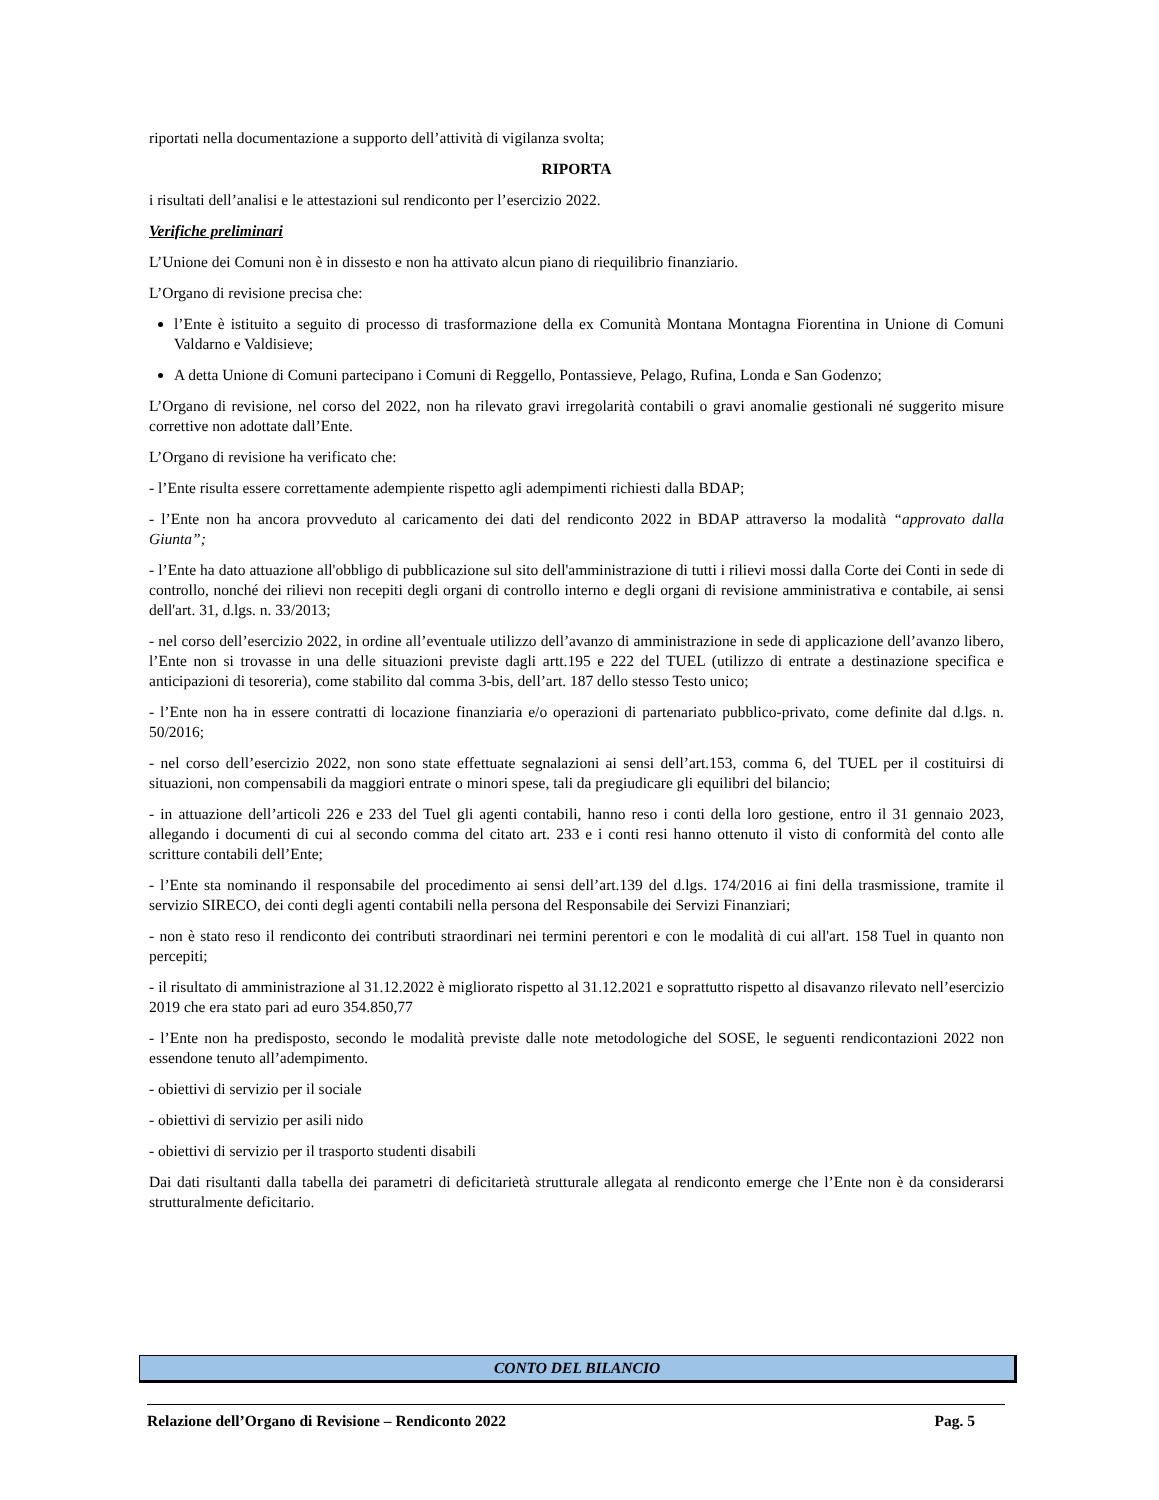riportati nella documentazione a supporto dell’attività di vigilanza svolta;
RIPORTA
i risultati dell’analisi e le attestazioni sul rendiconto per l’esercizio 2022.
Verifiche preliminari
L’Unione dei Comuni non è in dissesto e non ha attivato alcun piano di riequilibrio finanziario.
L’Organo di revisione precisa che:
l’Ente è istituito a seguito di processo di trasformazione della ex Comunità Montana Montagna Fiorentina in Unione di Comuni Valdarno e Valdisieve;
A detta Unione di Comuni partecipano i Comuni di Reggello, Pontassieve, Pelago, Rufina, Londa e San Godenzo;
L’Organo di revisione, nel corso del 2022, non ha rilevato gravi irregolarità contabili o gravi anomalie gestionali né suggerito misure correttive non adottate dall’Ente.
L’Organo di revisione ha verificato che:
- l’Ente risulta essere correttamente adempiente rispetto agli adempimenti richiesti dalla BDAP;
- l’Ente non ha ancora provveduto al caricamento dei dati del rendiconto 2022 in BDAP attraverso la modalità “approvato dalla Giunta”;
- l’Ente ha dato attuazione all'obbligo di pubblicazione sul sito dell'amministrazione di tutti i rilievi mossi dalla Corte dei Conti in sede di controllo, nonché dei rilievi non recepiti degli organi di controllo interno e degli organi di revisione amministrativa e contabile, ai sensi dell'art. 31, d.lgs. n. 33/2013;
- nel corso dell’esercizio 2022, in ordine all’eventuale utilizzo dell’avanzo di amministrazione in sede di applicazione dell’avanzo libero, l’Ente non si trovasse in una delle situazioni previste dagli artt.195 e 222 del TUEL (utilizzo di entrate a destinazione specifica e anticipazioni di tesoreria), come stabilito dal comma 3-bis, dell’art. 187 dello stesso Testo unico;
- l’Ente non ha in essere contratti di locazione finanziaria e/o operazioni di partenariato pubblico-privato, come definite dal d.lgs. n. 50/2016;
- nel corso dell’esercizio 2022, non sono state effettuate segnalazioni ai sensi dell’art.153, comma 6, del TUEL per il costituirsi di situazioni, non compensabili da maggiori entrate o minori spese, tali da pregiudicare gli equilibri del bilancio;
- in attuazione dell’articoli 226 e 233 del Tuel gli agenti contabili, hanno reso i conti della loro gestione, entro il 31 gennaio 2023, allegando i documenti di cui al secondo comma del citato art. 233 e i conti resi hanno ottenuto il visto di conformità del conto alle scritture contabili dell’Ente;
- l’Ente sta nominando il responsabile del procedimento ai sensi dell’art.139 del d.lgs. 174/2016 ai fini della trasmissione, tramite il servizio SIRECO, dei conti degli agenti contabili nella persona del Responsabile dei Servizi Finanziari;
- non è stato reso il rendiconto dei contributi straordinari nei termini perentori e con le modalità di cui all'art. 158 Tuel in quanto non percepiti;
- il risultato di amministrazione al 31.12.2022 è migliorato rispetto al 31.12.2021 e soprattutto rispetto al disavanzo rilevato nell’esercizio 2019 che era stato pari ad euro 354.850,77
- l’Ente non ha predisposto, secondo le modalità previste dalle note metodologiche del SOSE, le seguenti rendicontazioni 2022 non essendone tenuto all’adempimento.
- obiettivi di servizio per il sociale
- obiettivi di servizio per asili nido
- obiettivi di servizio per il trasporto studenti disabili
Dai dati risultanti dalla tabella dei parametri di deficitarietà strutturale allegata al rendiconto emerge che l’Ente non è da considerarsi strutturalmente deficitario.
CONTO DEL BILANCIO
Relazione dell’Organo di Revisione – Rendiconto 2022 Pag. 5